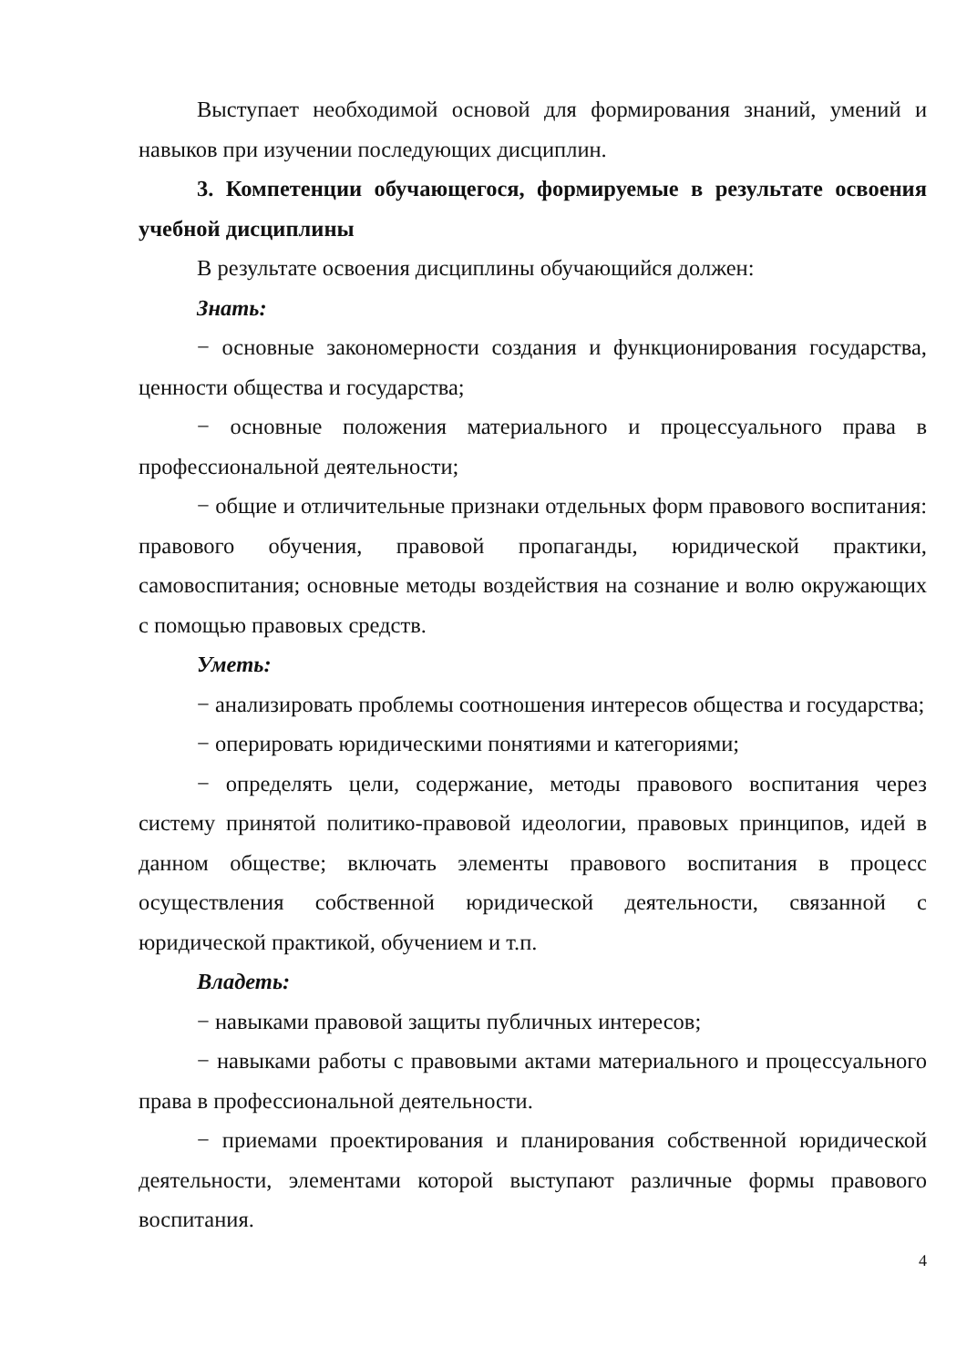Выступает необходимой основой для формирования знаний, умений и навыков при изучении последующих дисциплин.
3. Компетенции обучающегося, формируемые в результате освоения учебной дисциплины
В результате освоения дисциплины обучающийся должен:
Знать:
− основные закономерности создания и функционирования государства, ценности общества и государства;
− основные положения материального и процессуального права в профессиональной деятельности;
− общие и отличительные признаки отдельных форм правового воспитания: правового обучения, правовой пропаганды, юридической практики, самовоспитания; основные методы воздействия на сознание и волю окружающих с помощью правовых средств.
Уметь:
− анализировать проблемы соотношения интересов общества и государства;
− оперировать юридическими понятиями и категориями;
− определять цели, содержание, методы правового воспитания через систему принятой политико-правовой идеологии, правовых принципов, идей в данном обществе; включать элементы правового воспитания в процесс осуществления собственной юридической деятельности, связанной с юридической практикой, обучением и т.п.
Владеть:
− навыками правовой защиты публичных интересов;
− навыками работы с правовыми актами материального и процессуального права в профессиональной деятельности.
− приемами проектирования и планирования собственной юридической деятельности, элементами которой выступают различные формы правового воспитания.
4